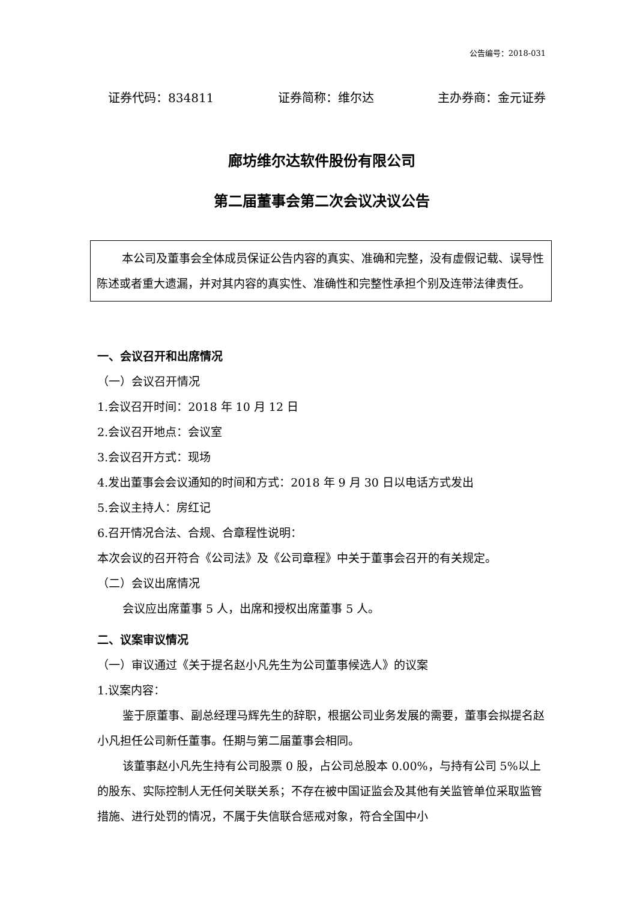公告编号：2018-031
证券代码：834811 证券简称：维尔达 主办券商：金元证券
廊坊维尔达软件股份有限公司
第二届董事会第二次会议决议公告
本公司及董事会全体成员保证公告内容的真实、准确和完整，没有虚假记载、误导性陈述或者重大遗漏，并对其内容的真实性、准确性和完整性承担个别及连带法律责任。
一、会议召开和出席情况
（一）会议召开情况
1.会议召开时间：2018 年 10 月 12 日
2.会议召开地点：会议室
3.会议召开方式：现场
4.发出董事会会议通知的时间和方式：2018 年 9 月 30 日以电话方式发出
5.会议主持人：房红记
6.召开情况合法、合规、合章程性说明：
本次会议的召开符合《公司法》及《公司章程》中关于董事会召开的有关规定。
（二）会议出席情况
会议应出席董事 5 人，出席和授权出席董事 5 人。
二、议案审议情况
（一）审议通过《关于提名赵小凡先生为公司董事候选人》的议案
1.议案内容：
鉴于原董事、副总经理马辉先生的辞职，根据公司业务发展的需要，董事会拟提名赵小凡担任公司新任董事。任期与第二届董事会相同。
该董事赵小凡先生持有公司股票 0 股，占公司总股本 0.00%，与持有公司 5%以上的股东、实际控制人无任何关联关系；不存在被中国证监会及其他有关监管单位采取监管措施、进行处罚的情况，不属于失信联合惩戒对象，符合全国中小